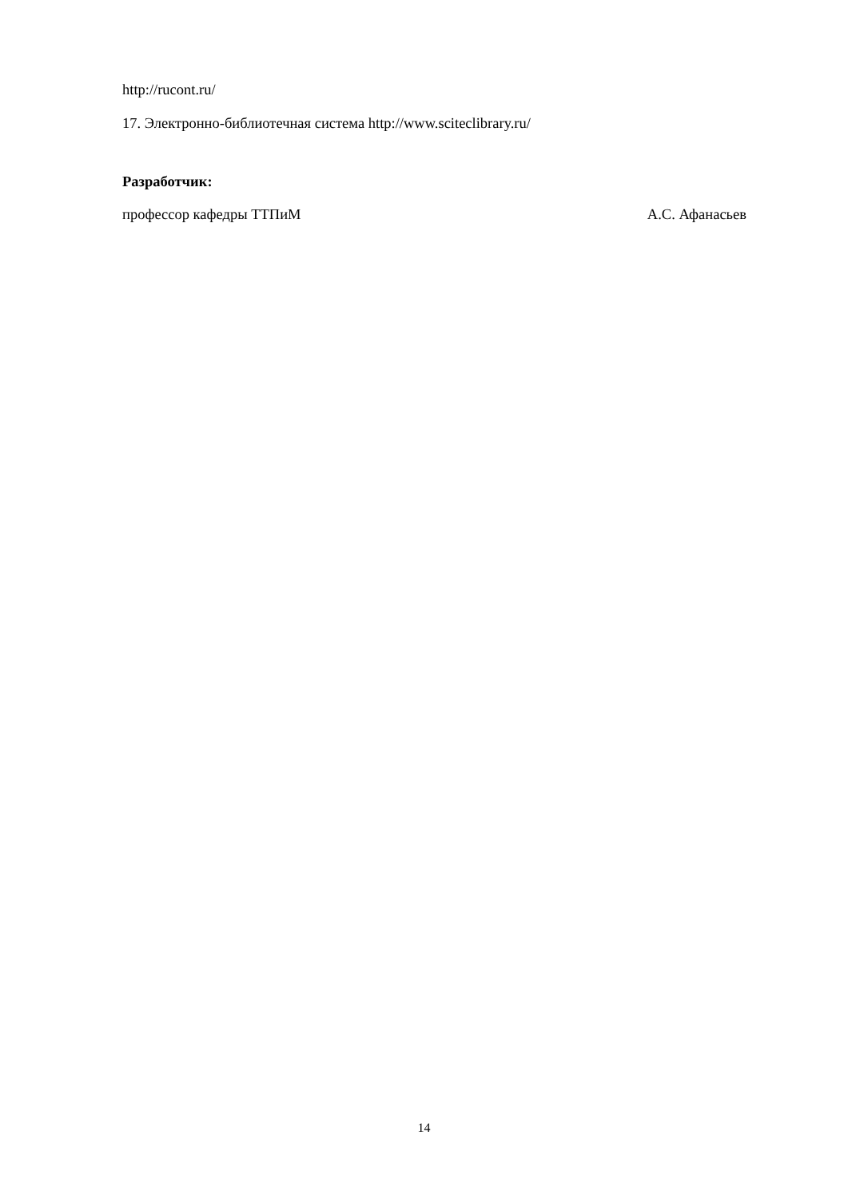http://rucont.ru/
17. Электронно-библиотечная система http://www.sciteclibrary.ru/
Разработчик:
профессор кафедры ТТПиМ А.С. Афанасьев
14